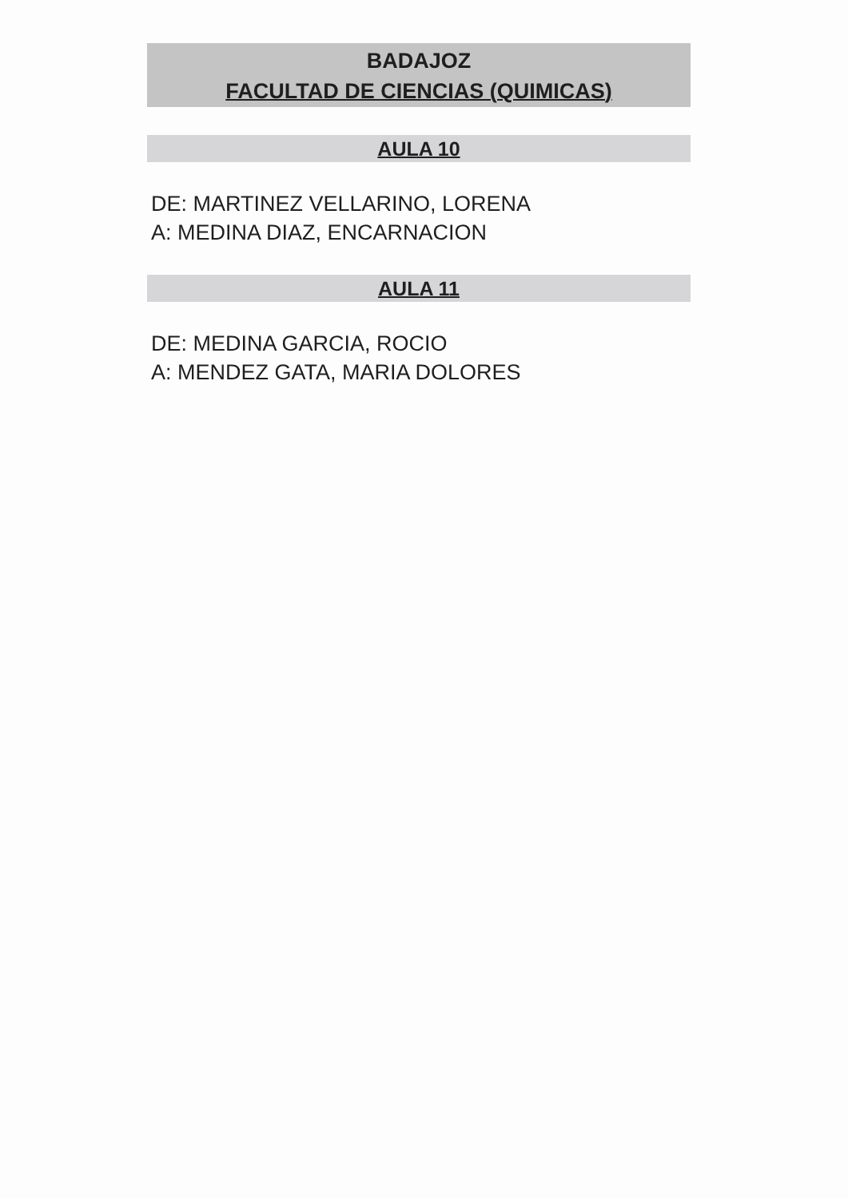BADAJOZ
FACULTAD DE CIENCIAS (QUIMICAS)
AULA 10
DE: MARTINEZ VELLARINO, LORENA
A: MEDINA DIAZ, ENCARNACION
AULA 11
DE: MEDINA GARCIA, ROCIO
A: MENDEZ GATA, MARIA DOLORES